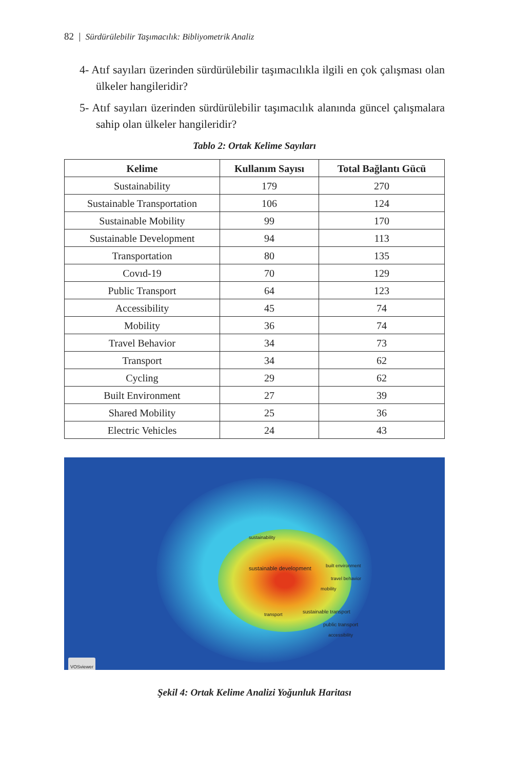82 | Sürdürülebilir Taşımacılık: Bibliyometrik Analiz
4- Atıf sayıları üzerinden sürdürülebilir taşımacılıkla ilgili en çok çalışması olan ülkeler hangileridir?
5- Atıf sayıları üzerinden sürdürülebilir taşımacılık alanında güncel çalışmalara sahip olan ülkeler hangileridir?
Tablo 2: Ortak Kelime Sayıları
| Kelime | Kullanım Sayısı | Total Bağlantı Gücü |
| --- | --- | --- |
| Sustainability | 179 | 270 |
| Sustainable Transportation | 106 | 124 |
| Sustainable Mobility | 99 | 170 |
| Sustainable Development | 94 | 113 |
| Transportation | 80 | 135 |
| Covıd-19 | 70 | 129 |
| Public Transport | 64 | 123 |
| Accessibility | 45 | 74 |
| Mobility | 36 | 74 |
| Travel Behavior | 34 | 73 |
| Transport | 34 | 62 |
| Cycling | 29 | 62 |
| Built Environment | 27 | 39 |
| Shared Mobility | 25 | 36 |
| Electric Vehicles | 24 | 43 |
sustainability
sustainable development
sustainable transport
public transport
accessibility
built environment
travel behavior
mobility
transport
VOSviewer
Şekil 4: Ortak Kelime Analizi Yoğunluk Haritası